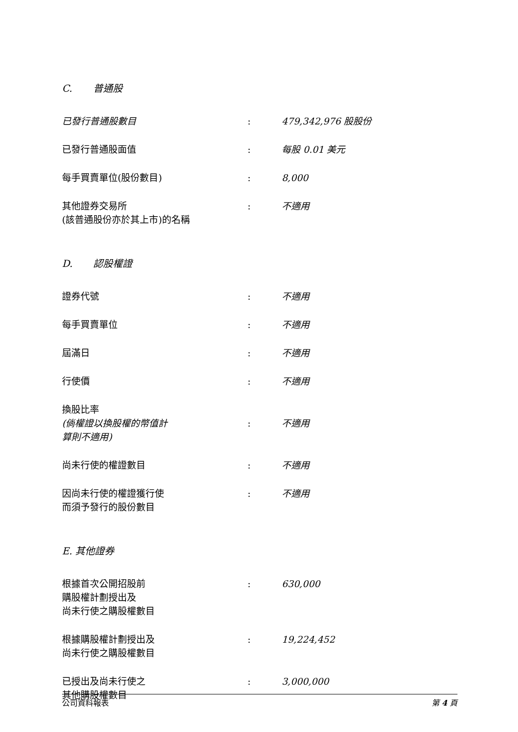C. 普通股
已發行普通股數目 : 479,342,976 股股份
已發行普通股面值 : 每股 0.01 美元
每手買賣單位(股份數目) : 8,000
其他證券交易所
(該普通股份亦於其上市)的名稱
: 不適用
D. 認股權證
證券代號 : 不適用
每手買賣單位 : 不適用
屆滿日 : 不適用
行使價 : 不適用
換股比率
(倘權證以換股權的幣值計
算則不適用)
: 不適用
尚未行使的權證數目 : 不適用
因尚未行使的權證獲行使
而須予發行的股份數目
: 不適用
E. 其他證券
根據首次公開招股前
購股權計劃授出及
尚未行使之購股權數目
: 630,000
根據購股權計劃授出及
尚未行使之購股權數目
: 19,224,452
已授出及尚未行使之
其他購股權數目
: 3,000,000
公司資料報表 第 4 頁